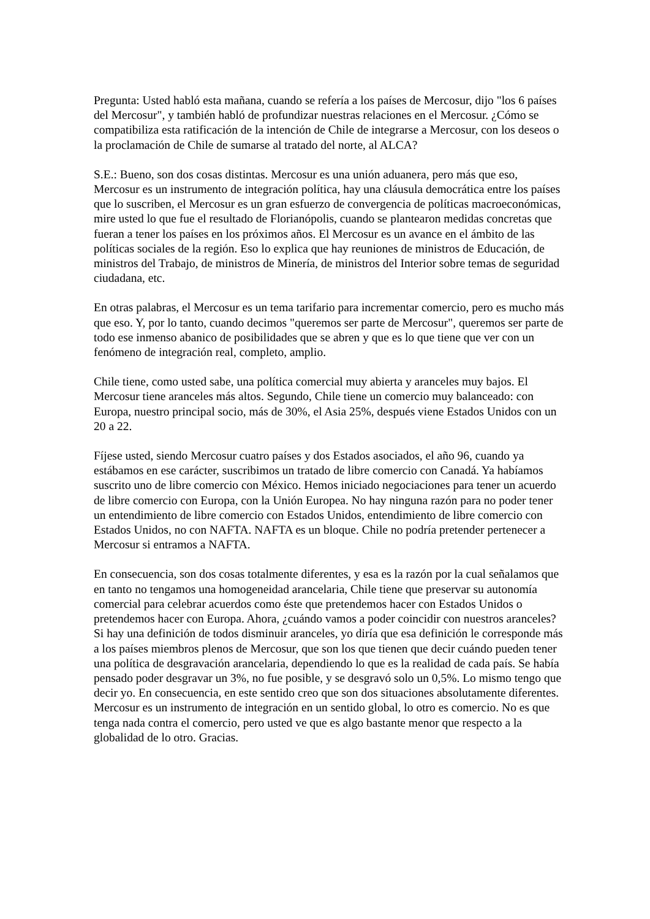Pregunta: Usted habló esta mañana, cuando se refería a los países de Mercosur, dijo "los 6 países del Mercosur", y también habló de profundizar nuestras relaciones en el Mercosur. ¿Cómo se compatibiliza esta ratificación de la intención de Chile de integrarse a Mercosur, con los deseos o la proclamación de Chile de sumarse al tratado del norte, al ALCA?
S.E.: Bueno, son dos cosas distintas. Mercosur es una unión aduanera, pero más que eso, Mercosur es un instrumento de integración política, hay una cláusula democrática entre los países que lo suscriben, el Mercosur es un gran esfuerzo de convergencia de políticas macroeconómicas, mire usted lo que fue el resultado de Florianópolis, cuando se plantearon medidas concretas que fueran a tener los países en los próximos años. El Mercosur es un avance en el ámbito de las políticas sociales de la región. Eso lo explica que hay reuniones de ministros de Educación, de ministros del Trabajo, de ministros de Minería, de ministros del Interior sobre temas de seguridad ciudadana, etc.
En otras palabras, el Mercosur es un tema tarifario para incrementar comercio, pero es mucho más que eso. Y, por lo tanto, cuando decimos "queremos ser parte de Mercosur", queremos ser parte de todo ese inmenso abanico de posibilidades que se abren y que es lo que tiene que ver con un fenómeno de integración real, completo, amplio.
Chile tiene, como usted sabe, una política comercial muy abierta y aranceles muy bajos. El Mercosur tiene aranceles más altos. Segundo, Chile tiene un comercio muy balanceado: con Europa, nuestro principal socio, más de 30%, el Asia 25%, después viene Estados Unidos con un 20 a 22.
Fíjese usted, siendo Mercosur cuatro países y dos Estados asociados, el año 96, cuando ya estábamos en ese carácter, suscribimos un tratado de libre comercio con Canadá. Ya habíamos suscrito uno de libre comercio con México. Hemos iniciado negociaciones para tener un acuerdo de libre comercio con Europa, con la Unión Europea. No hay ninguna razón para no poder tener un entendimiento de libre comercio con Estados Unidos, entendimiento de libre comercio con Estados Unidos, no con NAFTA. NAFTA es un bloque. Chile no podría pretender pertenecer a Mercosur si entramos a NAFTA.
En consecuencia, son dos cosas totalmente diferentes, y esa es la razón por la cual señalamos que en tanto no tengamos una homogeneidad arancelaria, Chile tiene que preservar su autonomía comercial para celebrar acuerdos como éste que pretendemos hacer con Estados Unidos o pretendemos hacer con Europa. Ahora, ¿cuándo vamos a poder coincidir con nuestros aranceles? Si hay una definición de todos disminuir aranceles, yo diría que esa definición le corresponde más a los países miembros plenos de Mercosur, que son los que tienen que decir cuándo pueden tener una política de desgravación arancelaria, dependiendo lo que es la realidad de cada país. Se había pensado poder desgravar un 3%, no fue posible, y se desgravó solo un 0,5%. Lo mismo tengo que decir yo. En consecuencia, en este sentido creo que son dos situaciones absolutamente diferentes. Mercosur es un instrumento de integración en un sentido global, lo otro es comercio. No es que tenga nada contra el comercio, pero usted ve que es algo bastante menor que respecto a la globalidad de lo otro. Gracias.